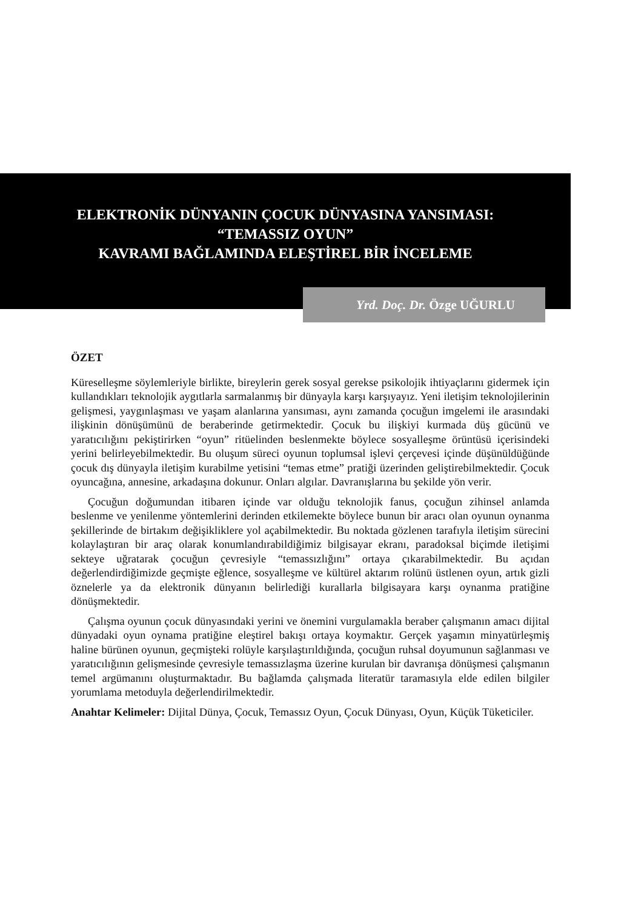ELEKTRONİK DÜNYANIN ÇOCUK DÜNYASINA YANSIMASI:
“TEMASSIZ OYUN”
KAVRAMI BAĞLAMINDA ELEŞTİREL BİR İNCELEME
Yrd. Doç. Dr. Özge UĞURLU
ÖZET
Küreselleşme söylemleriyle birlikte, bireylerin gerek sosyal gerekse psikolojik ihtiyaçlarını gidermek için kullandıkları teknolojik aygıtlarla sarmalanmış bir dünyayla karşı karşıyayız. Yeni iletişim teknolojilerinin gelişmesi, yaygınlaşması ve yaşam alanlarına yansıması, aynı zamanda çocuğun imgelemi ile arasındaki ilişkinin dönüşümünü de beraberinde getirmektedir. Çocuk bu ilişkiyi kurmada düş gücünü ve yaratıcılığını pekiştirirken “oyun” ritüelinden beslenmekte böylece sosyalleşme örüntüsü içerisindeki yerini belirleyebilmektedir. Bu oluşum süreci oyunun toplumsal işlevi çerçevesi içinde düşünüldüğünde çocuk dış dünyayla iletişim kurabilme yetisini “temas etme” pratiği üzerinden geliştirebilmektedir. Çocuk oyuncağına, annesine, arkadaşına dokunur. Onları algılar. Davranışlarına bu şekilde yön verir.
Çocuğun doğumundan itibaren içinde var olduğu teknolojik fanus, çocuğun zihinsel anlamda beslenme ve yenilenme yöntemlerini derinden etkilemekte böylece bunun bir aracı olan oyunun oynanma şekillerinde de birtakım değişikliklere yol açabilmektedir. Bu noktada gözlenen tarafıyla iletişim sürecini kolaylaştıran bir araç olarak konumlandırabildiğimiz bilgisayar ekranı, paradoksal biçimde iletişimi sekteye uğratarak çocuğun çevresiyle “temassızlığını” ortaya çıkarabilmektedir. Bu açıdan değerlendirdiğimizde geçmişte eğlence, sosyalleşme ve kültürel aktarım rolünü üstlenen oyun, artık gizli öznelerle ya da elektronik dünyanın belirlediği kurallarla bilgisayara karşı oynanma pratiğine dönüşmektedir.
Çalışma oyunun çocuk dünyasındaki yerini ve önemini vurgulamakla beraber çalışmanın amacı dijital dünyadaki oyun oynama pratiğine eleştirel bakışı ortaya koymaktır. Gerçek yaşamın minyatürleşmiş haline bürünen oyunun, geçmişteki rolüyle karşılaştırıldığında, çocuğun ruhsal doyumunun sağlanması ve yaratıcılığının gelişmesinde çevresiyle temassızlaşma üzerine kurulan bir davranışa dönüşmesi çalışmanın temel argümanını oluşturmaktadır. Bu bağlamda çalışmada literatür taramasıyla elde edilen bilgiler yorumlama metoduyla değerlendirilmektedir.
Anahtar Kelimeler: Dijital Dünya, Çocuk, Temassız Oyun, Çocuk Dünyası, Oyun, Küçük Tüketiciler.